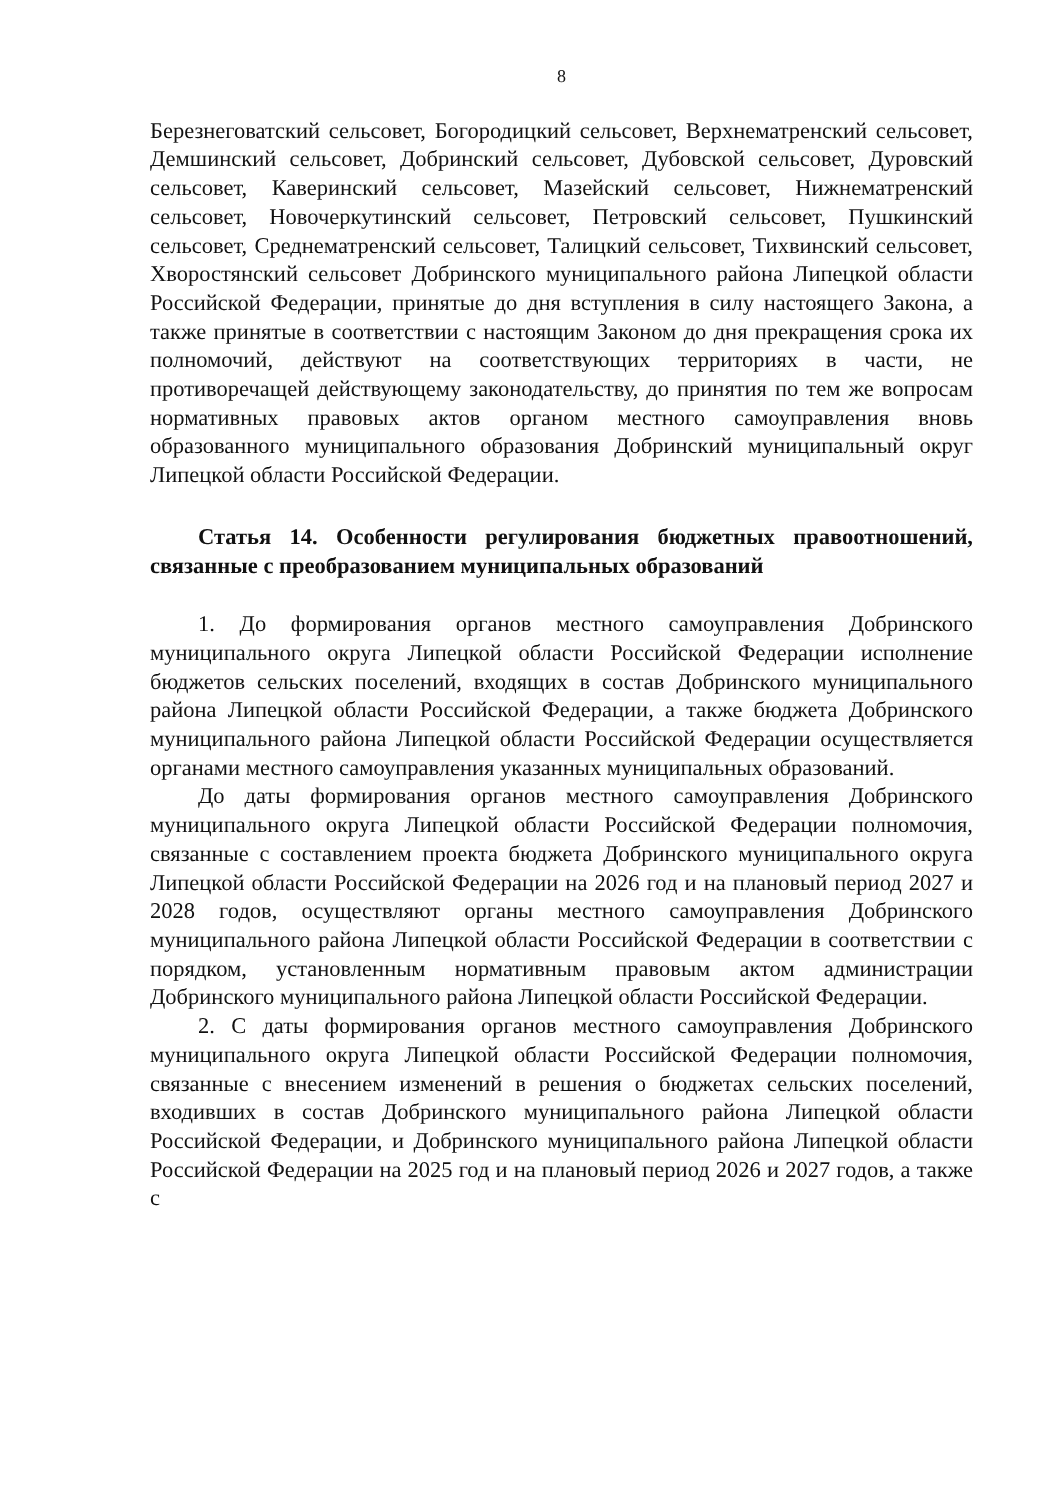8
Березнеговатский сельсовет, Богородицкий сельсовет, Верхнематренский сельсовет, Демшинский сельсовет, Добринский сельсовет, Дубовской сельсовет, Дуровский сельсовет, Каверинский сельсовет, Мазейский сельсовет, Нижнематренский сельсовет, Новочеркутинский сельсовет, Петровский сельсовет, Пушкинский сельсовет, Среднематренский сельсовет, Талицкий сельсовет, Тихвинский сельсовет, Хворостянский сельсовет Добринского муниципального района Липецкой области Российской Федерации, принятые до дня вступления в силу настоящего Закона, а также принятые в соответствии с настоящим Законом до дня прекращения срока их полномочий, действуют на соответствующих территориях в части, не противоречащей действующему законодательству, до принятия по тем же вопросам нормативных правовых актов органом местного самоуправления вновь образованного муниципального образования Добринский муниципальный округ Липецкой области Российской Федерации.
Статья 14. Особенности регулирования бюджетных правоотношений, связанные с преобразованием муниципальных образований
1. До формирования органов местного самоуправления Добринского муниципального округа Липецкой области Российской Федерации исполнение бюджетов сельских поселений, входящих в состав Добринского муниципального района Липецкой области Российской Федерации, а также бюджета Добринского муниципального района Липецкой области Российской Федерации осуществляется органами местного самоуправления указанных муниципальных образований.
До даты формирования органов местного самоуправления Добринского муниципального округа Липецкой области Российской Федерации полномочия, связанные с составлением проекта бюджета Добринского муниципального округа Липецкой области Российской Федерации на 2026 год и на плановый период 2027 и 2028 годов, осуществляют органы местного самоуправления Добринского муниципального района Липецкой области Российской Федерации в соответствии с порядком, установленным нормативным правовым актом администрации Добринского муниципального района Липецкой области Российской Федерации.
2. С даты формирования органов местного самоуправления Добринского муниципального округа Липецкой области Российской Федерации полномочия, связанные с внесением изменений в решения о бюджетах сельских поселений, входивших в состав Добринского муниципального района Липецкой области Российской Федерации, и Добринского муниципального района Липецкой области Российской Федерации на 2025 год и на плановый период 2026 и 2027 годов, а также с